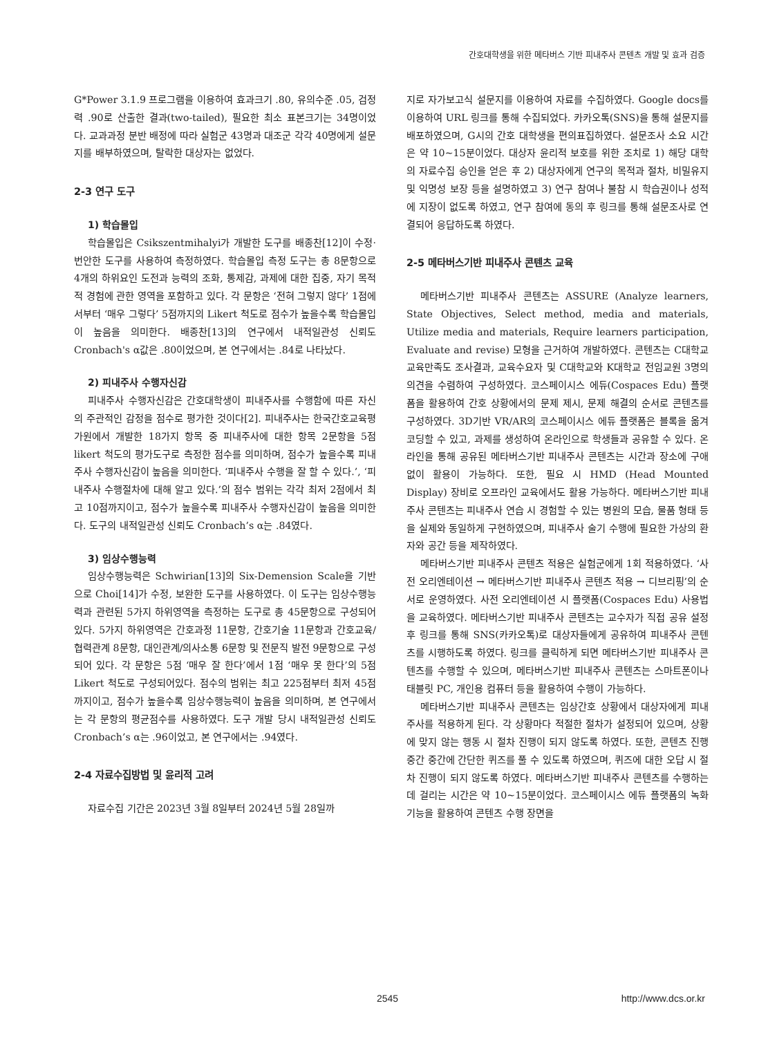간호대학생을 위한 메타버스 기반 피내주사 콘텐츠 개발 및 효과 검증
G*Power 3.1.9 프로그램을 이용하여 효과크기 .80, 유의수준 .05, 검정력 .90로 산출한 결과(two-tailed), 필요한 최소 표본크기는 34명이었다. 교과과정 분반 배정에 따라 실험군 43명과 대조군 각각 40명에게 설문지를 배부하였으며, 탈락한 대상자는 없었다.
2-3 연구 도구
1) 학습몰입
학습몰입은 Csikszentmihalyi가 개발한 도구를 배종찬[12]이 수정·번안한 도구를 사용하여 측정하였다. 학습몰입 측정 도구는 총 8문항으로 4개의 하위요인 도전과 능력의 조화, 통제감, 과제에 대한 집중, 자기 목적적 경험에 관한 영역을 포함하고 있다. 각 문항은 ‘전혀 그렇지 않다’ 1점에서부터 ‘매우 그렇다’ 5점까지의 Likert 척도로 점수가 높을수록 학습몰입이 높음을 의미한다. 배종찬[13]의 연구에서 내적일관성 신뢰도 Cronbach's α값은 .80이었으며, 본 연구에서는 .84로 나타났다.
2) 피내주사 수행자신감
피내주사 수행자신감은 간호대학생이 피내주사를 수행함에 따른 자신의 주관적인 감정을 점수로 평가한 것이다[2]. 피내주사는 한국간호교육평가원에서 개발한 18가지 항목 중 피내주사에 대한 항목 2문항을 5점 likert 척도의 평가도구로 측정한 점수를 의미하며, 점수가 높을수록 피내주사 수행자신감이 높음을 의미한다. ‘피내주사 수행을 잘 할 수 있다.’, ‘피내주사 수행절차에 대해 알고 있다.’의 점수 범위는 각각 최저 2점에서 최고 10점까지이고, 점수가 높을수록 피내주사 수행자신감이 높음을 의미한다. 도구의 내적일관성 신뢰도 Cronbach’s α는 .84였다.
3) 임상수행능력
임상수행능력은 Schwirian[13]의 Six-Demension Scale을 기반으로 Choi[14]가 수정, 보완한 도구를 사용하였다. 이 도구는 임상수행능력과 관련된 5가지 하위영역을 측정하는 도구로 총 45문항으로 구성되어 있다. 5가지 하위영역은 간호과정 11문항, 간호기술 11문항과 간호교육/협력관계 8문항, 대인관계/의사소통 6문항 및 전문직 발전 9문항으로 구성되어 있다. 각 문항은 5점 ‘매우 잘 한다’에서 1점 ‘매우 못 한다’의 5점 Likert 척도로 구성되어있다. 점수의 범위는 최고 225점부터 최저 45점까지이고, 점수가 높을수록 임상수행능력이 높음을 의미하며, 본 연구에서는 각 문항의 평균점수를 사용하였다. 도구 개발 당시 내적일관성 신뢰도 Cronbach’s α는 .96이었고, 본 연구에서는 .94였다.
2-4 자료수집방법 및 윤리적 고려
자료수집 기간은 2023년 3월 8일부터 2024년 5월 28일까
지로 자가보고식 설문지를 이용하여 자료를 수집하였다. Google docs를 이용하여 URL 링크를 통해 수집되었다. 카카오톡(SNS)을 통해 설문지를 배포하였으며, G시의 간호 대학생을 편의표집하였다. 설문조사 소요 시간은 약 10~15분이었다. 대상자 윤리적 보호를 위한 조치로 1) 해당 대학의 자료수집 승인을 얻은 후 2) 대상자에게 연구의 목적과 절차, 비밀유지 및 익명성 보장 등을 설명하였고 3) 연구 참여나 불참 시 학습권이나 성적에 지장이 없도록 하였고, 연구 참여에 동의 후 링크를 통해 설문조사로 연결되어 응답하도록 하였다.
2-5 메타버스기반 피내주사 콘텐츠 교육
메타버스기반 피내주사 콘텐츠는 ASSURE (Analyze learners, State Objectives, Select method, media and materials, Utilize media and materials, Require learners participation, Evaluate and revise) 모형을 근거하여 개발하였다. 콘텐츠는 C대학교 교육만족도 조사결과, 교육수요자 및 C대학교와 K대학교 전임교원 3명의 의견을 수렴하여 구성하였다. 코스페이시스 에듀(Cospaces Edu) 플랫폼을 활용하여 간호 상황에서의 문제 제시, 문제 해결의 순서로 콘텐츠를 구성하였다. 3D기반 VR/AR의 코스페이시스 에듀 플랫폼은 블록을 옮겨 코딩할 수 있고, 과제를 생성하여 온라인으로 학생들과 공유할 수 있다. 온라인을 통해 공유된 메타버스기반 피내주사 콘텐츠는 시간과 장소에 구애없이 활용이 가능하다. 또한, 필요 시 HMD (Head Mounted Display) 장비로 오프라인 교육에서도 활용 가능하다. 메타버스기반 피내주사 콘텐츠는 피내주사 연습 시 경험할 수 있는 병원의 모습, 물품 형태 등을 실제와 동일하게 구현하였으며, 피내주사 술기 수행에 필요한 가상의 환자와 공간 등을 제작하였다.
메타버스기반 피내주사 콘텐츠 적용은 실험군에게 1회 적용하였다. ‘사전 오리엔테이션 → 메타버스기반 피내주사 콘텐츠 적용 → 디브리핑’의 순서로 운영하였다. 사전 오리엔테이션 시 플랫폼(Cospaces Edu) 사용법을 교육하였다. 메타버스기반 피내주사 콘텐츠는 교수자가 직접 공유 설정 후 링크를 통해 SNS(카카오톡)로 대상자들에게 공유하여 피내주사 콘텐츠를 시행하도록 하였다. 링크를 클릭하게 되면 메타버스기반 피내주사 콘텐츠를 수행할 수 있으며, 메타버스기반 피내주사 콘텐츠는 스마트폰이나 태블릿 PC, 개인용 컴퓨터 등을 활용하여 수행이 가능하다.
메타버스기반 피내주사 콘텐츠는 임상간호 상황에서 대상자에게 피내주사를 적용하게 된다. 각 상황마다 적절한 절차가 설정되어 있으며, 상황에 맞지 않는 행동 시 절차 진행이 되지 않도록 하였다. 또한, 콘텐츠 진행 중간 중간에 간단한 퀴즈를 풀 수 있도록 하였으며, 퀴즈에 대한 오답 시 절차 진행이 되지 않도록 하였다. 메타버스기반 피내주사 콘텐츠를 수행하는데 걸리는 시간은 약 10~15분이었다. 코스페이시스 에듀 플랫폼의 녹화기능을 활용하여 콘텐츠 수행 장면을
2545 http://www.dcs.or.kr